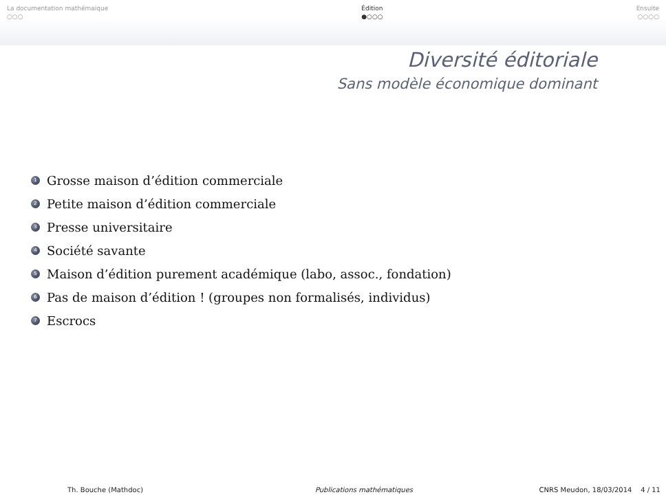La documentation mathémaique
○○○
Édition
●○○○
Ensuite
○○○○
Diversité éditoriale
Sans modèle économique dominant
1 Grosse maison d’édition commerciale
2 Petite maison d’édition commerciale
3 Presse universitaire
4 Société savante
5 Maison d’édition purement académique (labo, assoc., fondation)
6 Pas de maison d’édition ! (groupes non formalisés, individus)
7 Escrocs
Th. Bouche (Mathdoc) Publications mathématiques CNRS Meudon, 18/03/2014 4 / 11